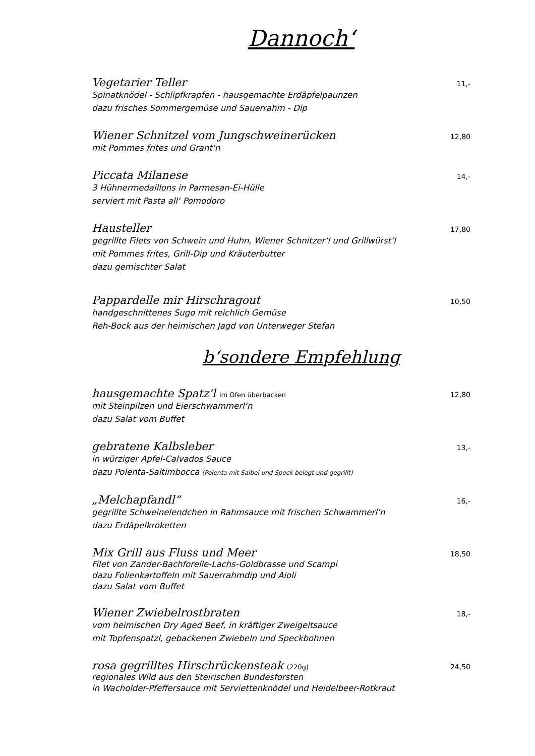Dannoch‘
Vegetarier Teller 11,-
Spinatknödel - Schlipfkrapfen - hausgemachte Erdäpfelpaunzen
dazu frisches Sommergemüse und Sauerrahm - Dip
Wiener Schnitzel vom Jungschweinerücken 12,80
mit Pommes frites und Grant‘n
Piccata Milanese 14,-
3 Hühnermedaillons in Parmesan-Ei-Hülle
serviert mit Pasta all‘ Pomodoro
Hausteller 17,80
gegrillte Filets von Schwein und Huhn, Wiener Schnitzer‘l und Grillwürst‘l
mit Pommes frites, Grill-Dip und Kräuterbutter
dazu gemischter Salat
Pappardelle mir Hirschragout 10,50
handgeschnittenes Sugo mit reichlich Gemüse
Reh-Bock aus der heimischen Jagd von Unterweger Stefan
b‘sondere Empfehlung
hausgemachte Spatz‘l im Ofen überbacken 12,80
mit Steinpilzen und Eierschwammerl‘n
dazu Salat vom Buffet
gebratene Kalbsleber 13,-
in würziger Apfel-Calvados Sauce
dazu Polenta-Saltimbocca (Polenta mit Salbei und Speck belegt und gegrillt)
„Melchapfandl“16,-
gegrillte Schweinelendchen in Rahmsauce mit frischen Schwammerl‘n
dazu Erdäpelkroketten
Mix Grill aus Fluss und Meer 18,50
Filet von Zander-Bachforelle-Lachs-Goldbrasse und Scampi
dazu Folienkartoffeln mit Sauerrahmdip und Aioli
dazu Salat vom Buffet
Wiener Zwiebelrostbraten 18,-
vom heimischen Dry Aged Beef, in kräftiger Zweigeltsauce
mit Topfenspatzl, gebackenen Zwiebeln und Speckbohnen
rosa gegrilltes Hirschrückensteak (220g) 24,50
regionales Wild aus den Steirischen Bundesforsten
in Wacholder-Pfeffersauce mit Serviettenknödel und Heidelbeer-Rotkraut